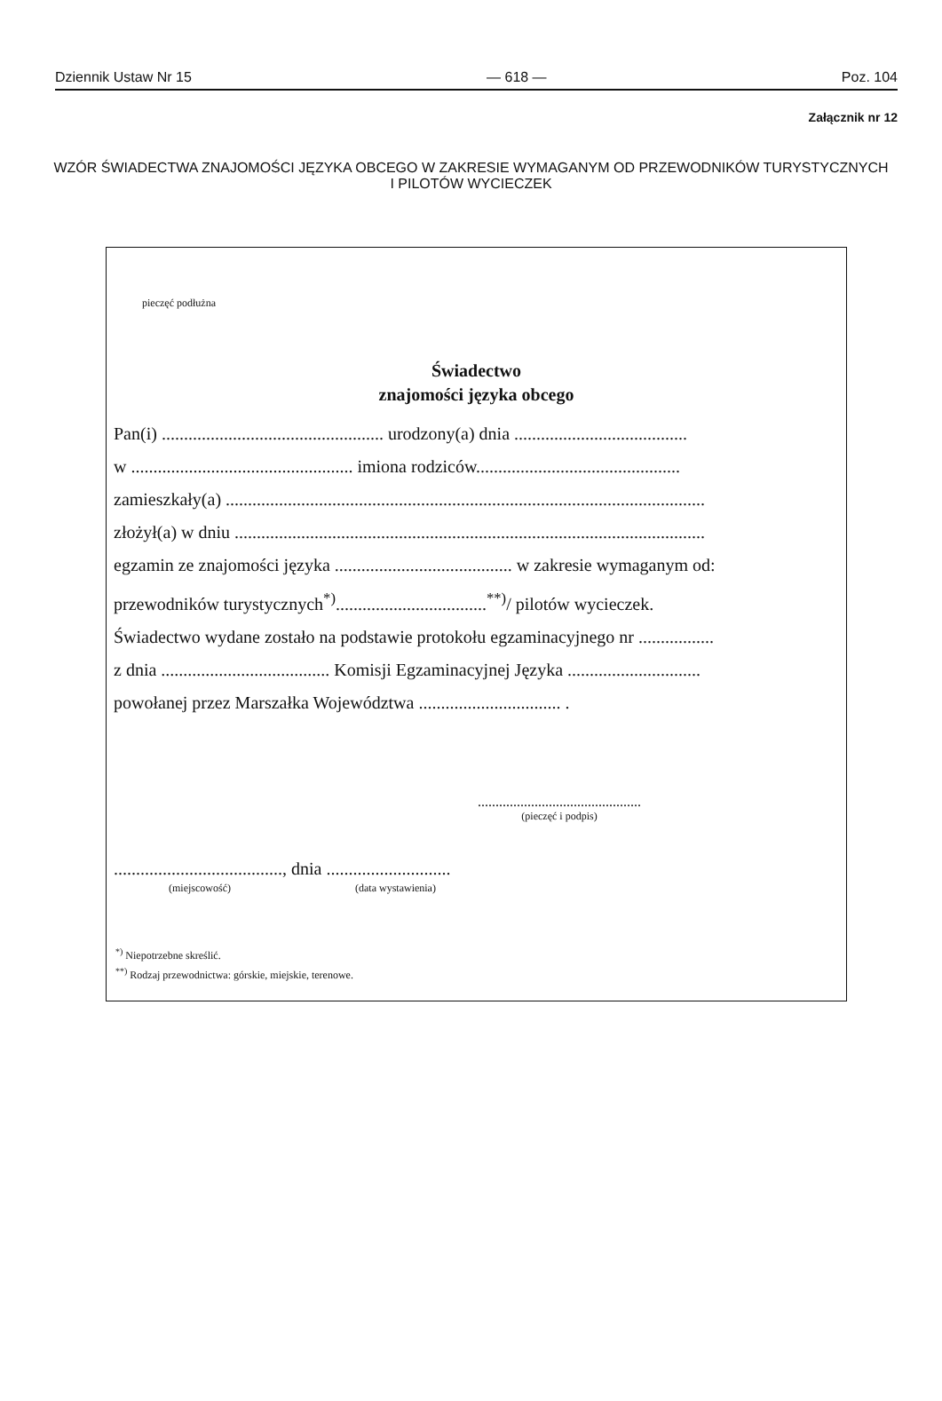Dziennik Ustaw Nr 15 — 618 — Poz. 104
Załącznik nr 12
WZÓR ŚWIADECTWA ZNAJOMOŚCI JĘZYKA OBCEGO W ZAKRESIE WYMAGANYM OD PRZEWODNIKÓW TURYSTYCZNYCH I PILOTÓW WYCIECZEK
pieczęć podłużna
Świadectwo
znajomości języka obcego
Pan(i) .................................................. urodzony(a) dnia .......................................
w .................................................. imiona rodziców..............................................
zamieszkały(a) ............................................................................................................
złożył(a) w dniu ..........................................................................................................
egzamin ze znajomości języka ........................................ w zakresie wymaganym od:
przewodników turystycznych<sup>*)</sup>..................................<sup>**)</sup>/ pilotów wycieczek.
Świadectwo wydane zostało na podstawie protokołu egzaminacyjnego nr .................
z dnia ...................................... Komisji Egzaminacyjnej Języka ..............................
powołanej przez Marszałka Województwa ................................ .
..............................................
(pieczęć i podpis)
......................................, dnia ............................
(miejscowość) (data wystawienia)
<sup>*)</sup> Niepotrzebne skreślić.
<sup>**)</sup> Rodzaj przewodnictwa: górskie, miejskie, terenowe.